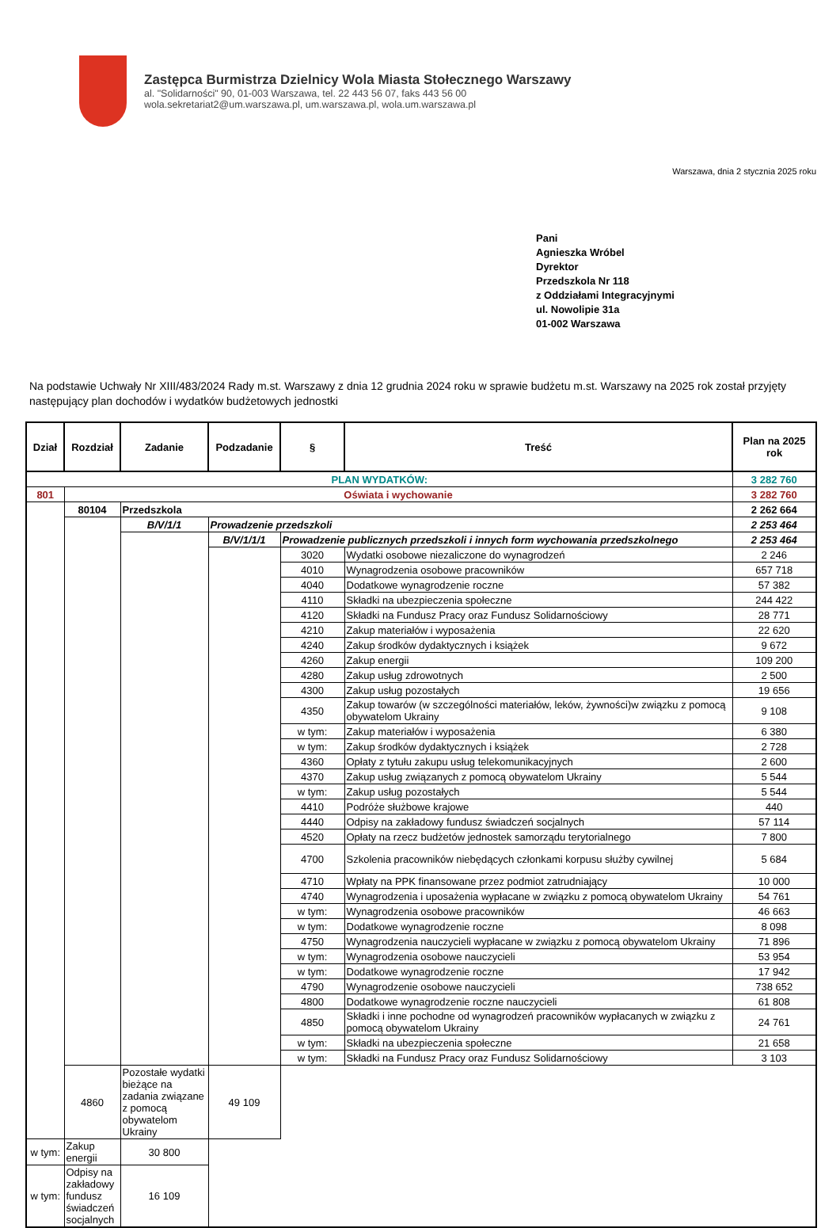Zastępca Burmistrza Dzielnicy Wola Miasta Stołecznego Warszawy
al. "Solidarności" 90, 01-003 Warszawa, tel. 22 443 56 07, faks 443 56 00
wola.sekretariat2@um.warszawa.pl, um.warszawa.pl, wola.um.warszawa.pl
Warszawa, dnia 2 stycznia 2025 roku
Pani
Agnieszka Wróbel
Dyrektor
Przedszkola Nr 118
z Oddziałami Integracyjnymi
ul. Nowolipie 31a
01-002 Warszawa
Na podstawie Uchwały Nr XIII/483/2024 Rady m.st. Warszawy z dnia 12 grudnia 2024 roku w sprawie budżetu m.st. Warszawy na 2025 rok został przyjęty następujący plan dochodów i wydatków budżetowych jednostki
| Dział | Rozdział | Zadanie | Podzadanie | § | Treść | Plan na 2025 rok |
| --- | --- | --- | --- | --- | --- | --- |
| PLAN WYDATKÓW: | | | | | | 3 282 760 |
| 801 | Oświata i wychowanie | | | | | 3 282 760 |
| | 80104 | Przedszkola | | | | 2 262 664 |
| | | B/V/1/1 | Prowadzenie przedszkoli | | | 2 253 464 |
| | | | B/V/1/1/1 | Prowadzenie publicznych przedszkoli i innych form wychowania przedszkolnego | | 2 253 464 |
| | | | | 3020 | Wydatki osobowe niezaliczone do wynagrodzeń | 2 246 |
| | | | | 4010 | Wynagrodzenia osobowe pracowników | 657 718 |
| | | | | 4040 | Dodatkowe wynagrodzenie roczne | 57 382 |
| | | | | 4110 | Składki na ubezpieczenia społeczne | 244 422 |
| | | | | 4120 | Składki na Fundusz Pracy oraz Fundusz Solidarnościowy | 28 771 |
| | | | | 4210 | Zakup materiałów i wyposażenia | 22 620 |
| | | | | 4240 | Zakup środków dydaktycznych i książek | 9 672 |
| | | | | 4260 | Zakup energii | 109 200 |
| | | | | 4280 | Zakup usług zdrowotnych | 2 500 |
| | | | | 4300 | Zakup usług pozostałych | 19 656 |
| | | | | 4350 | Zakup towarów (w szczególności materiałów, leków, żywności)w związku z pomocą obywatelom Ukrainy | 9 108 |
| | | | | w tym: | Zakup materiałów i wyposażenia | 6 380 |
| | | | | w tym: | Zakup środków dydaktycznych i książek | 2 728 |
| | | | | 4360 | Opłaty z tytułu zakupu usług telekomunikacyjnych | 2 600 |
| | | | | 4370 | Zakup usług związanych z pomocą obywatelom Ukrainy | 5 544 |
| | | | | w tym: | Zakup usług pozostałych | 5 544 |
| | | | | 4410 | Podróże służbowe krajowe | 440 |
| | | | | 4440 | Odpisy na zakładowy fundusz świadczeń socjalnych | 57 114 |
| | | | | 4520 | Opłaty na rzecz budżetów jednostek samorządu terytorialnego | 7 800 |
| | | | | 4700 | Szkolenia pracowników niebędących członkami korpusu służby cywilnej | 5 684 |
| | | | | 4710 | Wpłaty na PPK finansowane przez podmiot zatrudniający | 10 000 |
| | | | | 4740 | Wynagrodzenia i uposażenia wypłacane w związku z pomocą obywatelom Ukrainy | 54 761 |
| | | | | w tym: | Wynagrodzenia osobowe pracowników | 46 663 |
| | | | | w tym: | Dodatkowe wynagrodzenie roczne | 8 098 |
| | | | | 4750 | Wynagrodzenia nauczycieli wypłacane w związku z pomocą obywatelom Ukrainy | 71 896 |
| | | | | w tym: | Wynagrodzenia osobowe nauczycieli | 53 954 |
| | | | | w tym: | Dodatkowe wynagrodzenie roczne | 17 942 |
| | | | | 4790 | Wynagrodzenie osobowe nauczycieli | 738 652 |
| | | | | 4800 | Dodatkowe wynagrodzenie roczne nauczycieli | 61 808 |
| | | | | 4850 | Składki i inne pochodne od wynagrodzeń pracowników wypłacanych w związku z pomocą obywatelom Ukrainy | 24 761 |
| | | | | w tym: | Składki na ubezpieczenia społeczne | 21 658 |
| | | | | w tym: | Składki na Fundusz Pracy oraz Fundusz Solidarnościowy | 3 103 |
| | 4860 | Pozostałe wydatki bieżące na zadania związane z pomocą obywatelom Ukrainy | 49 109 | | | |
| w tym: | Zakup energii | 30 800 | | | | |
| w tym: | Odpisy na zakładowy fundusz świadczeń socjalnych | 16 109 | | | | |